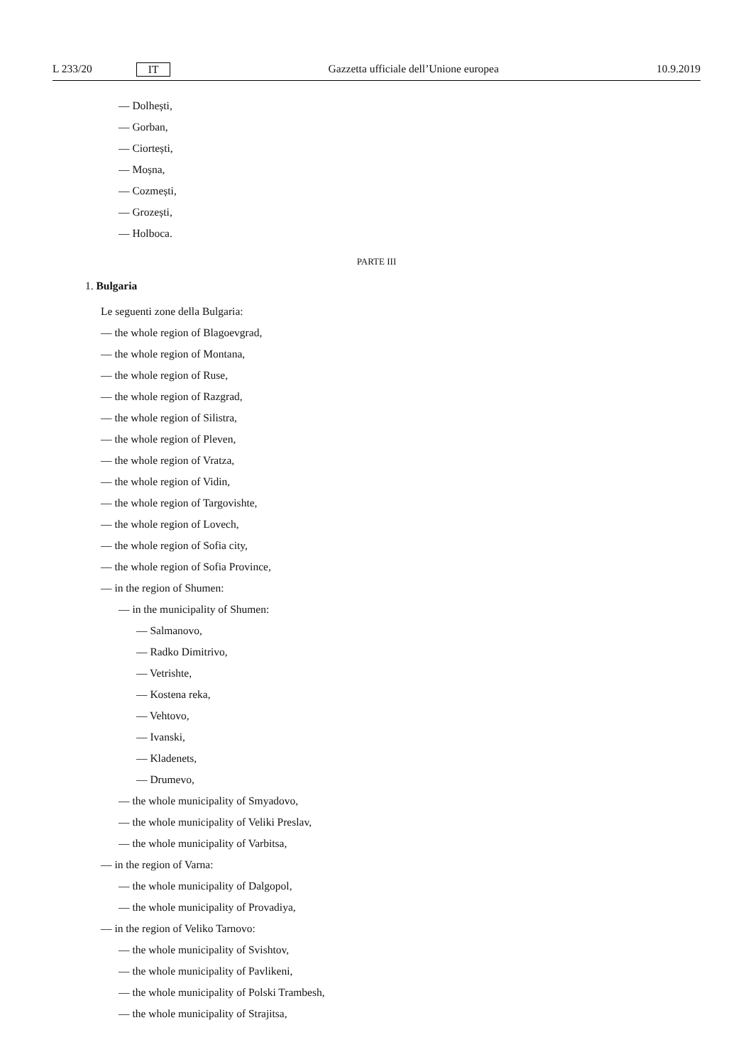L 233/20 IT Gazzetta ufficiale dell’Unione europea 10.9.2019
— Dolhești,
— Gorban,
— Ciortești,
— Moșna,
— Cozmești,
— Grozești,
— Holboca.
PARTE III
1. Bulgaria
Le seguenti zone della Bulgaria:
— the whole region of Blagoevgrad,
— the whole region of Montana,
— the whole region of Ruse,
— the whole region of Razgrad,
— the whole region of Silistra,
— the whole region of Pleven,
— the whole region of Vratza,
— the whole region of Vidin,
— the whole region of Targovishte,
— the whole region of Lovech,
— the whole region of Sofia city,
— the whole region of Sofia Province,
— in the region of Shumen:
— in the municipality of Shumen:
— Salmanovo,
— Radko Dimitrivo,
— Vetrishte,
— Kostena reka,
— Vehtovo,
— Ivanski,
— Kladenets,
— Drumevo,
— the whole municipality of Smyadovo,
— the whole municipality of Veliki Preslav,
— the whole municipality of Varbitsa,
— in the region of Varna:
— the whole municipality of Dalgopol,
— the whole municipality of Provadiya,
— in the region of Veliko Tarnovo:
— the whole municipality of Svishtov,
— the whole municipality of Pavlikeni,
— the whole municipality of Polski Trambesh,
— the whole municipality of Strajitsa,